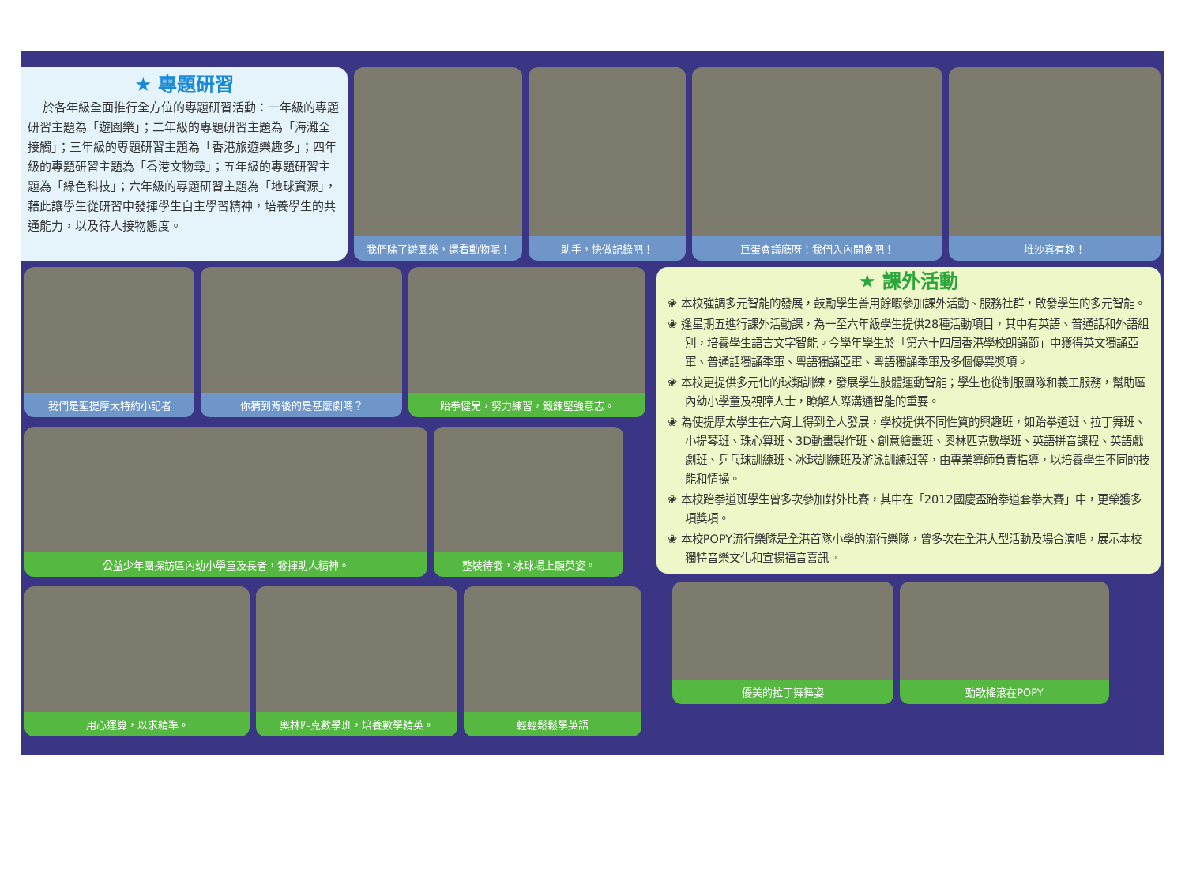★ 專題研習
於各年級全面推行全方位的專題研習活動：一年級的專題研習主題為「遊園樂」；二年級的專題研習主題為「海灘全接觸」；三年級的專題研習主題為「香港旅遊樂趣多」；四年級的專題研習主題為「香港文物尋」；五年級的專題研習主題為「綠色科技」；六年級的專題研習主題為「地球資源」，藉此讓學生從研習中發揮學生自主學習精神，培養學生的共通能力，以及待人接物態度。
我們除了遊園樂，還看動物呢！
助手，快做記錄吧！ 巨蛋會議廳呀！我們入內開會吧！ 堆沙真有趣！
我們是聖提摩太特約小記者 你猜到背後的是甚麼劇嗎？ 跆拳健兒，努力練習，鍛鍊堅強意志。
公益少年團探訪區內幼小學童及長者，發揮助人精神。 整裝待發，冰球場上顯英姿。
用心運算，以求精準。 奧林匹克數學班，培養數學精英。 輕輕鬆鬆學英語
★ 課外活動
❀ 本校強調多元智能的發展，鼓勵學生善用餘暇參加課外活動、服務社群，啟發學生的多元智能。
❀ 逢星期五進行課外活動課，為一至六年級學生提供28種活動項目，其中有英語、普通話和外語組別，培養學生語言文字智能。今學年學生於「第六十四屆香港學校朗誦節」中獲得英文獨誦亞軍、普通話獨誦季軍、粵語獨誦亞軍、粵語獨誦季軍及多個優異獎項。
❀ 本校更提供多元化的球類訓練，發展學生肢體運動智能；學生也從制服團隊和義工服務，幫助區內幼小學童及視障人士，瞭解人際溝通智能的重要。
❀ 為使提摩太學生在六育上得到全人發展，學校提供不同性質的興趣班，如跆拳道班、拉丁舞班、小提琴班、珠心算班、3D動畫製作班、創意繪畫班、奧林匹克數學班、英語拼音課程、英語戲劇班、乒乓球訓練班、冰球訓練班及游泳訓練班等，由專業導師負責指導，以培養學生不同的技能和情操。
❀ 本校跆拳道班學生曾多次參加對外比賽，其中在「2012國慶盃跆拳道套拳大賽」中，更榮獲多項獎項。
❀ 本校POPY流行樂隊是全港首隊小學的流行樂隊，曾多次在全港大型活動及場合演唱，展示本校獨特音樂文化和宣揚福音喜訊。
優美的拉丁舞舞姿 勁歌搖滾在POPY